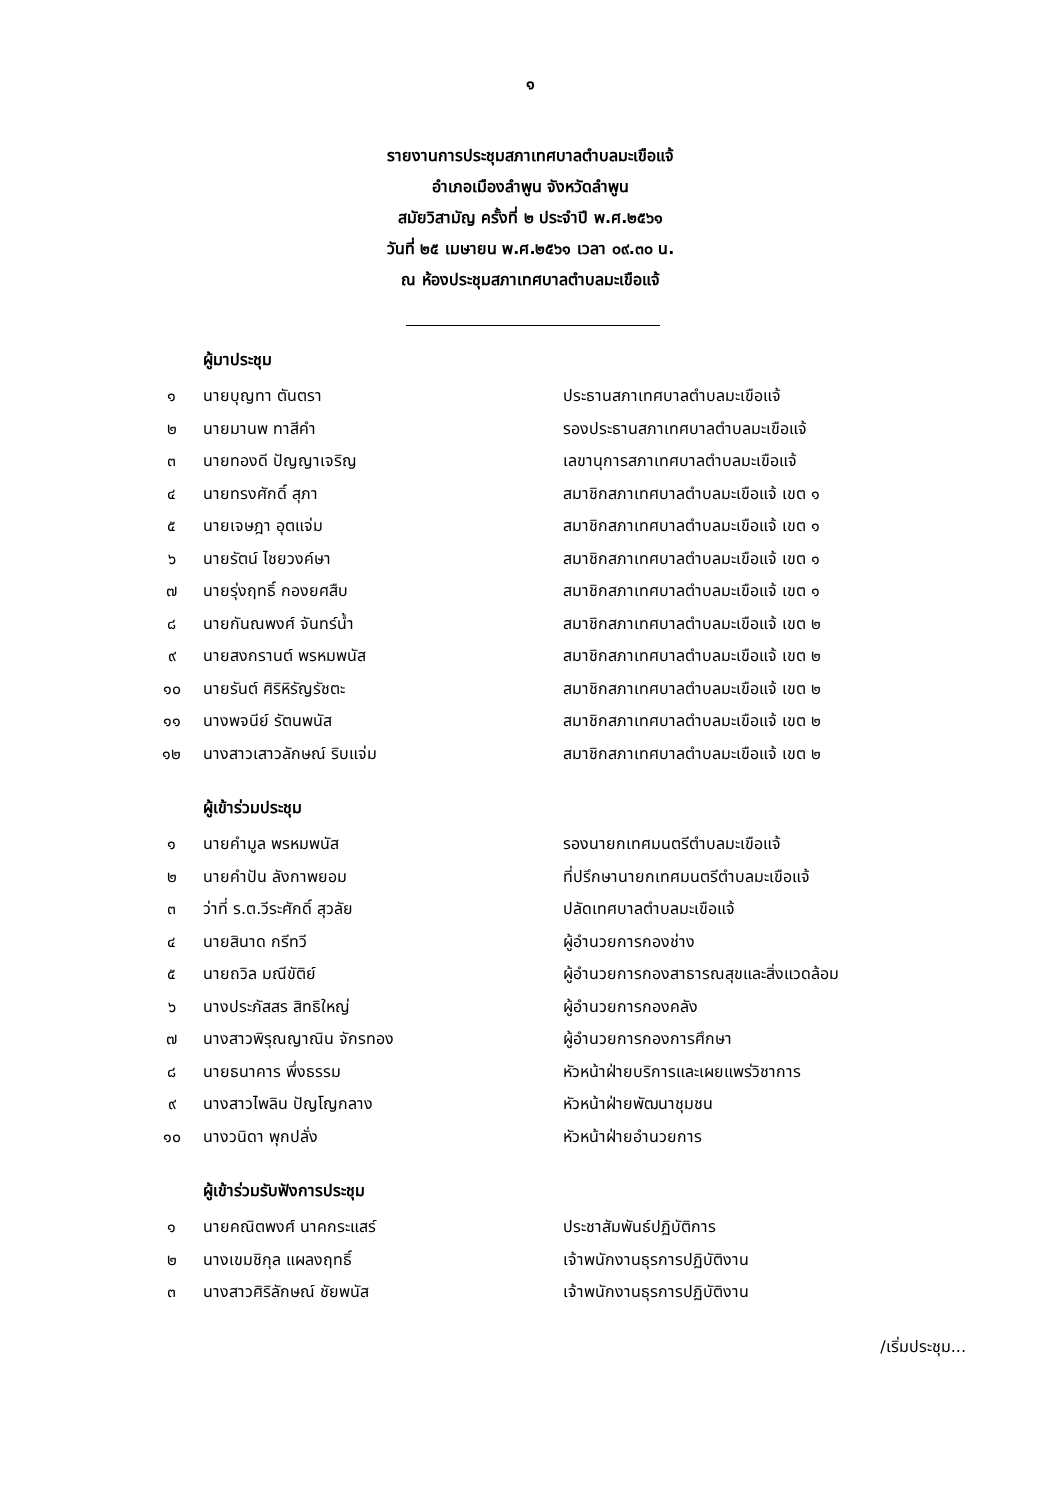๑
รายงานการประชุมสภาเทศบาลตำบลมะเขือแจ้
อำเภอเมืองลำพูน จังหวัดลำพูน
สมัยวิสามัญ ครั้งที่ ๒ ประจำปี พ.ศ.๒๕๖๑
วันที่ ๒๕ เมษายน พ.ศ.๒๕๖๑ เวลา ๐๙.๓๐ น.
ณ ห้องประชุมสภาเทศบาลตำบลมะเขือแจ้
ผู้มาประชุม
| ๑ | นายบุญทา ตันตรา | ประธานสภาเทศบาลตำบลมะเขือแจ้ |
| ๒ | นายมานพ ทาสีคำ | รองประธานสภาเทศบาลตำบลมะเขือแจ้ |
| ๓ | นายทองดี ปัญญาเจริญ | เลขานุการสภาเทศบาลตำบลมะเขือแจ้ |
| ๔ | นายทรงศักดิ์ สุภา | สมาชิกสภาเทศบาลตำบลมะเขือแจ้ เขต ๑ |
| ๕ | นายเจษฎา อุตแจ่ม | สมาชิกสภาเทศบาลตำบลมะเขือแจ้ เขต ๑ |
| ๖ | นายรัตน์ ไชยวงค์ษา | สมาชิกสภาเทศบาลตำบลมะเขือแจ้ เขต ๑ |
| ๗ | นายรุ่งฤทธิ์ กองยศสืบ | สมาชิกสภาเทศบาลตำบลมะเขือแจ้ เขต ๑ |
| ๘ | นายกันณพงศ์ จันทร์น้ำ | สมาชิกสภาเทศบาลตำบลมะเขือแจ้ เขต ๒ |
| ๙ | นายสงกรานต์ พรหมพนัส | สมาชิกสภาเทศบาลตำบลมะเขือแจ้ เขต ๒ |
| ๑๐ | นายรันต์ ศิริหิรัญรัชตะ | สมาชิกสภาเทศบาลตำบลมะเขือแจ้ เขต ๒ |
| ๑๑ | นางพจนีย์ รัตนพนัส | สมาชิกสภาเทศบาลตำบลมะเขือแจ้ เขต ๒ |
| ๑๒ | นางสาวเสาวลักษณ์ ริบแจ่ม | สมาชิกสภาเทศบาลตำบลมะเขือแจ้ เขต ๒ |
ผู้เข้าร่วมประชุม
| ๑ | นายคำมูล พรหมพนัส | รองนายกเทศมนตรีตำบลมะเขือแจ้ |
| ๒ | นายคำปัน ลังกาพยอม | ที่ปรึกษานายกเทศมนตรีตำบลมะเขือแจ้ |
| ๓ | ว่าที่ ร.ต.วีระศักดิ์ สุวลัย | ปลัดเทศบาลตำบลมะเขือแจ้ |
| ๔ | นายสินาด กรีทวี | ผู้อำนวยการกองช่าง |
| ๕ | นายถวิล มณีขัติย์ | ผู้อำนวยการกองสาธารณสุขและสิ่งแวดล้อม |
| ๖ | นางประภัสสร สิทธิใหญ่ | ผู้อำนวยการกองคลัง |
| ๗ | นางสาวพิรุณญาณิน จักรทอง | ผู้อำนวยการกองการศึกษา |
| ๘ | นายธนาคาร พึ่งธรรม | หัวหน้าฝ่ายบริการและเผยแพร่วิชาการ |
| ๙ | นางสาวไพลิน ปัญโญกลาง | หัวหน้าฝ่ายพัฒนาชุมชน |
| ๑๐ | นางวนิดา พุกปลั่ง | หัวหน้าฝ่ายอำนวยการ |
ผู้เข้าร่วมรับฟังการประชุม
| ๑ | นายคณิตพงศ์ นาคกระแสร์ | ประชาสัมพันธ์ปฏิบัติการ |
| ๒ | นางเขมชิกุล แผลงฤทธิ์ | เจ้าพนักงานธุรการปฏิบัติงาน |
| ๓ | นางสาวศิริลักษณ์ ชัยพนัส | เจ้าพนักงานธุรการปฏิบัติงาน |
/เริ่มประชุม...